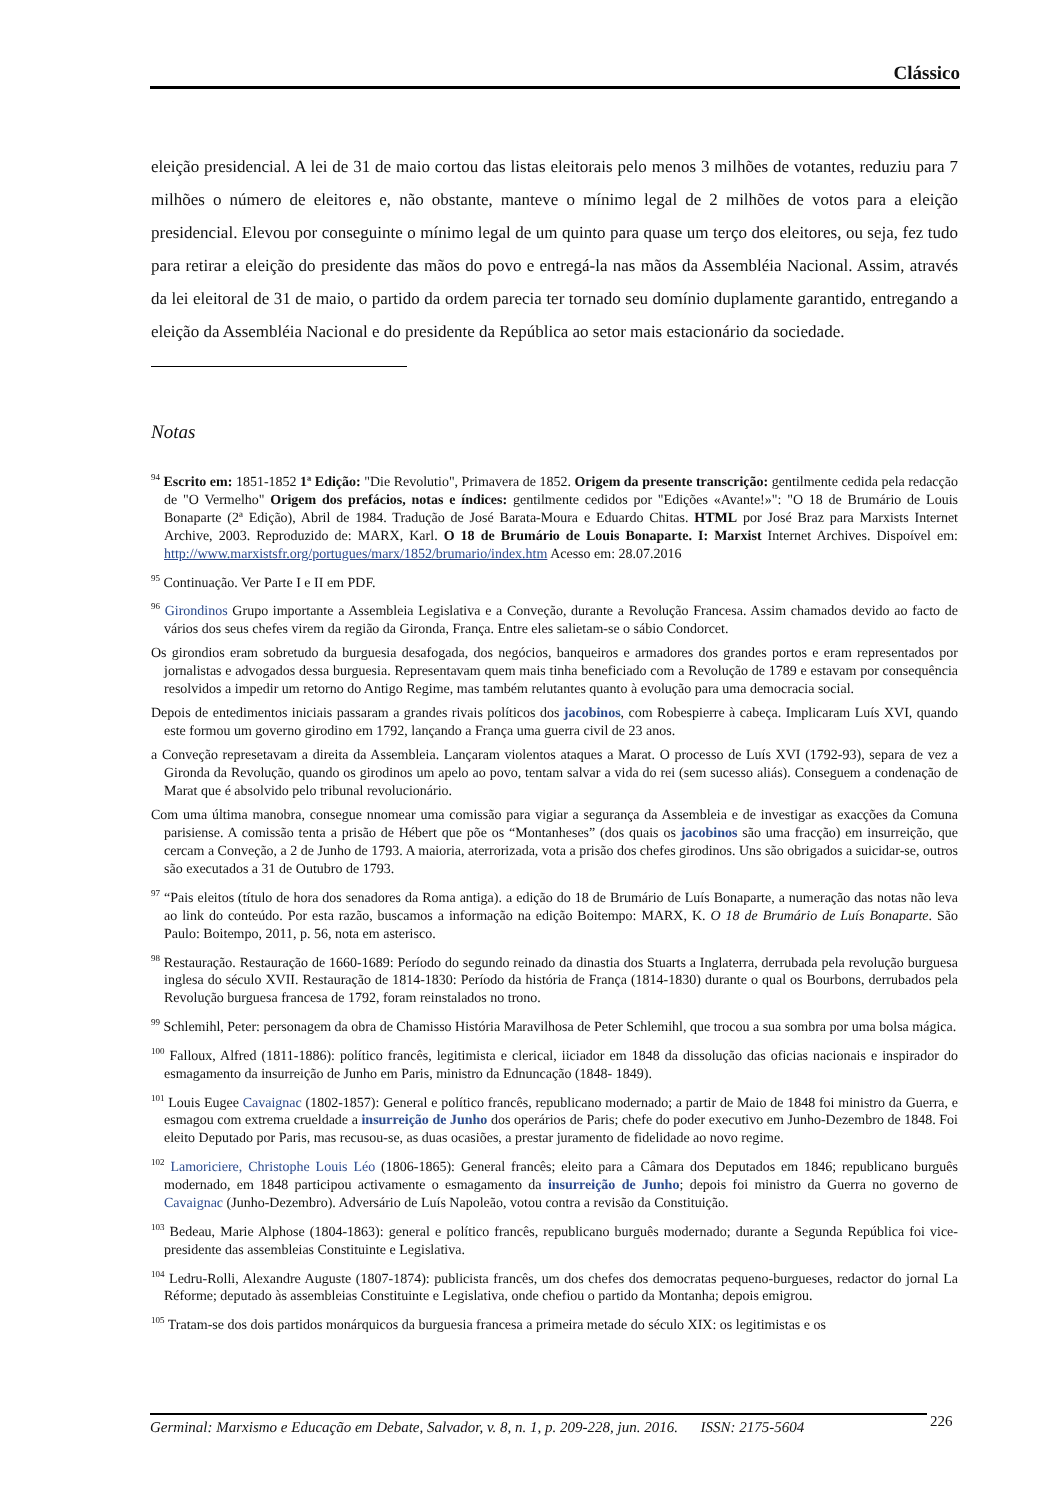Clássico
eleição presidencial. A lei de 31 de maio cortou das listas eleitorais pelo menos 3 milhões de votantes, reduziu para 7 milhões o número de eleitores e, não obstante, manteve o mínimo legal de 2 milhões de votos para a eleição presidencial. Elevou por conseguinte o mínimo legal de um quinto para quase um terço dos eleitores, ou seja, fez tudo para retirar a eleição do presidente das mãos do povo e entregá-la nas mãos da Assembléia Nacional. Assim, através da lei eleitoral de 31 de maio, o partido da ordem parecia ter tornado seu domínio duplamente garantido, entregando a eleição da Assembléia Nacional e do presidente da República ao setor mais estacionário da sociedade.
Notas
<sup>94</sup> Escrito em: 1851-1852 1ª Edição: "Die Revolutio", Primavera de 1852. Origem da presente transcrição: gentilmente cedida pela redacção de "O Vermelho" Origem dos prefácios, notas e índices: gentilmente cedidos por "Edições «Avante!»": "O 18 de Brumário de Louis Bonaparte (2ª Edição), Abril de 1984. Tradução de José Barata-Moura e Eduardo Chitas. HTML por José Braz para Marxists Internet Archive, 2003. Reproduzido de: MARX, Karl. O 18 de Brumário de Louis Bonaparte. I: Marxist Internet Archives. Dispoível em: http://www.marxistsfr.org/portugues/marx/1852/brumario/index.htm Acesso em: 28.07.2016
<sup>95</sup> Continuação. Ver Parte I e II em PDF.
<sup>96</sup> Girondinos Grupo importante a Assembleia Legislativa e a Conveção, durante a Revolução Francesa. Assim chamados devido ao facto de vários dos seus chefes virem da região da Gironda, França. Entre eles salietam-se o sábio Condorcet.
Os girondios eram sobretudo da burguesia desafogada, dos negócios, banqueiros e armadores dos grandes portos e eram representados por jornalistas e advogados dessa burguesia. Representavam quem mais tinha beneficiado com a Revolução de 1789 e estavam por consequência resolvidos a impedir um retorno do Antigo Regime, mas também relutantes quanto à evolução para uma democracia social.
Depois de entedimentos iniciais passaram a grandes rivais políticos dos jacobinos, com Robespierre à cabeça. Implicaram Luís XVI, quando este formou um governo girodino em 1792, lançando a França uma guerra civil de 23 anos.
a Conveção represetavam a direita da Assembleia. Lançaram violentos ataques a Marat. O processo de Luís XVI (1792-93), separa de vez a Gironda da Revolução, quando os girodinos um apelo ao povo, tentam salvar a vida do rei (sem sucesso aliás). Conseguem a condenação de Marat que é absolvido pelo tribunal revolucionário.
Com uma última manobra, consegue nnomear uma comissão para vigiar a segurança da Assembleia e de investigar as exacções da Comuna parisiense. A comissão tenta a prisão de Hébert que põe os “Montanheses” (dos quais os jacobinos são uma fracção) em insurreição, que cercam a Conveção, a 2 de Junho de 1793. A maioria, aterrorizada, vota a prisão dos chefes girodinos. Uns são obrigados a suicidar-se, outros são executados a 31 de Outubro de 1793.
<sup>97</sup> “Pais eleitos (título de hora dos senadores da Roma antiga). a edição do 18 de Brumário de Luís Bonaparte, a numeração das notas não leva ao link do conteúdo. Por esta razão, buscamos a informação na edição Boitempo: MARX, K. O 18 de Brumário de Luís Bonaparte. São Paulo: Boitempo, 2011, p. 56, nota em asterisco.
<sup>98</sup> Restauração. Restauração de 1660-1689: Período do segundo reinado da dinastia dos Stuarts a Inglaterra, derrubada pela revolução burguesa inglesa do século XVII. Restauração de 1814-1830: Período da história de França (1814-1830) durante o qual os Bourbons, derrubados pela Revolução burguesa francesa de 1792, foram reinstalados no trono.
<sup>99</sup> Schlemihl, Peter: personagem da obra de Chamisso História Maravilhosa de Peter Schlemihl, que trocou a sua sombra por uma bolsa mágica.
<sup>100</sup> Falloux, Alfred (1811-1886): político francês, legitimista e clerical, iiciador em 1848 da dissolução das oficias nacionais e inspirador do esmagamento da insurreição de Junho em Paris, ministro da Ednuncação (1848- 1849).
<sup>101</sup> Louis Eugee Cavaignac (1802-1857): General e político francês, republicano modernado; a partir de Maio de 1848 foi ministro da Guerra, e esmagou com extrema crueldade a insurreição de Junho dos operários de Paris; chefe do poder executivo em Junho-Dezembro de 1848. Foi eleito Deputado por Paris, mas recusou-se, as duas ocasiões, a prestar juramento de fidelidade ao novo regime.
<sup>102</sup> Lamoriciere, Christophe Louis Léo (1806-1865): General francês; eleito para a Câmara dos Deputados em 1846; republicano burguês modernado, em 1848 participou activamente o esmagamento da insurreição de Junho; depois foi ministro da Guerra no governo de Cavaignac (Junho-Dezembro). Adversário de Luís Napoleão, votou contra a revisão da Constituição.
<sup>103</sup> Bedeau, Marie Alphose (1804-1863): general e político francês, republicano burguês modernado; durante a Segunda República foi vice-presidente das assembleias Constituinte e Legislativa.
<sup>104</sup> Ledru-Rolli, Alexandre Auguste (1807-1874): publicista francês, um dos chefes dos democratas pequeno-burgueses, redactor do jornal La Réforme; deputado às assembleias Constituinte e Legislativa, onde chefiou o partido da Montanha; depois emigrou.
<sup>105</sup> Tratam-se dos dois partidos monárquicos da burguesia francesa a primeira metade do século XIX: os legitimistas e os
Germinal: Marxismo e Educação em Debate, Salvador, v. 8, n. 1, p. 209-228, jun. 2016. ISSN: 2175-5604
226